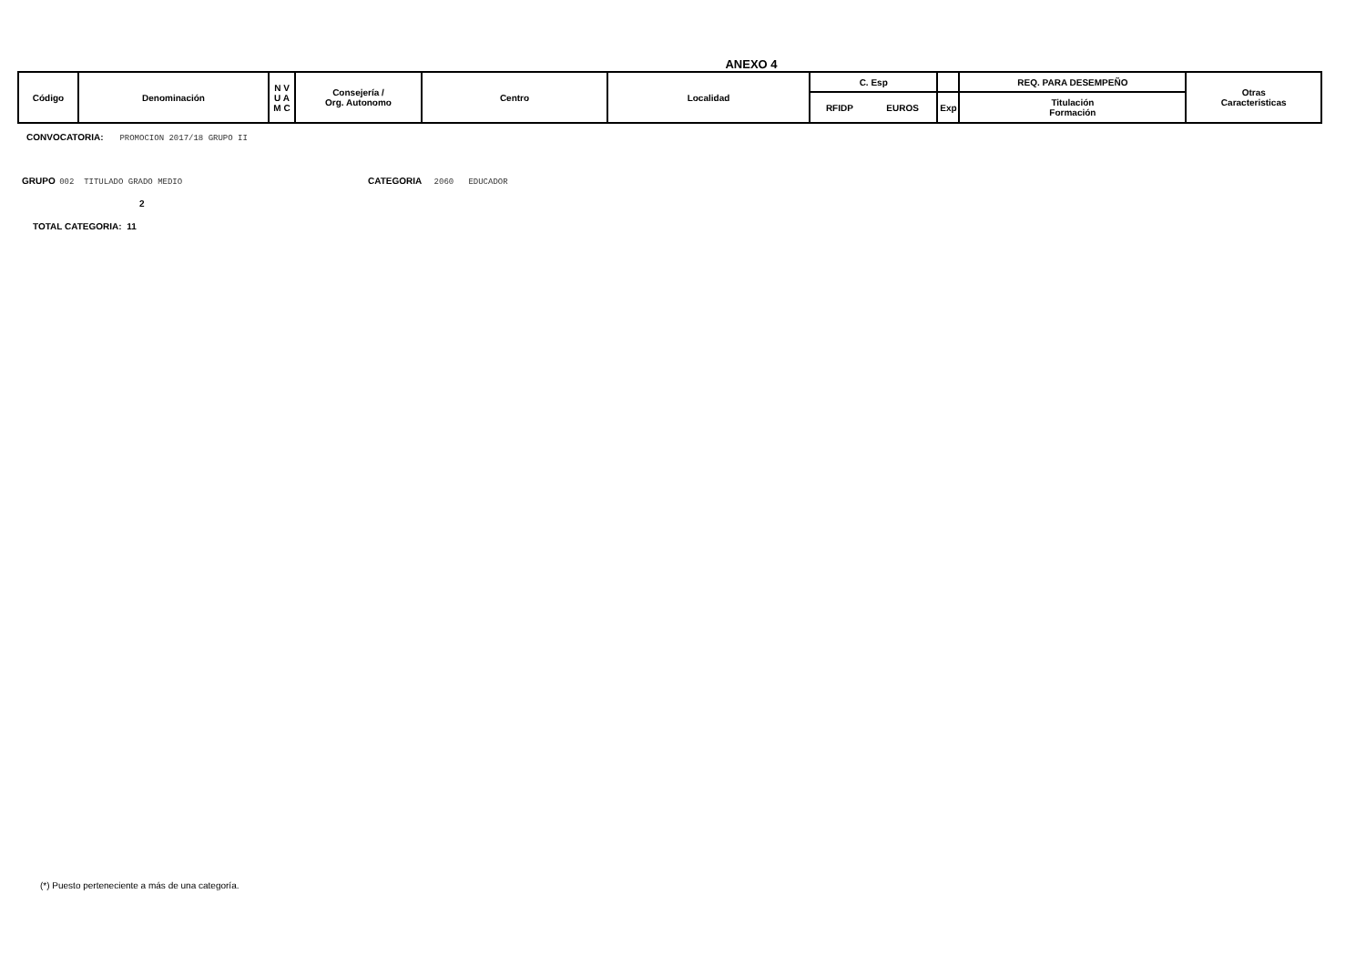ANEXO 4
| Código | Denominación | N V U A M C | Consejería / Org. Autonomo | Centro | Localidad | C. Esp | | | REQ. PARA DESEMPEÑO | Otras Caracteristicas |
| | | | | | | RFIDP | EUROS | Exp | Titulación Formación | |
CONVOCATORIA: PROMOCION 2017/18 GRUPO II
GRUPO 002 TITULADO GRADO MEDIO CATEGORIA 2060 EDUCADOR
2
TOTAL CATEGORIA: 11
(*) Puesto perteneciente a más de una categoría.